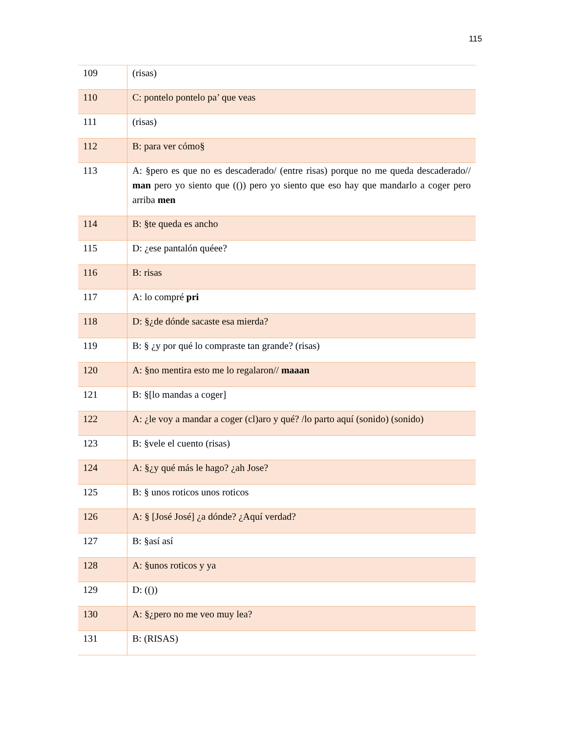115
| 109 | (risas) |
| 110 | C: pontelo pontelo pa’ que veas |
| 111 | (risas) |
| 112 | B: para ver cómo§ |
| 113 | A: §pero es que no es descaderado/ (entre risas) porque no me queda descaderado// man pero yo siento que (()) pero yo siento que eso hay que mandarlo a coger pero arriba men |
| 114 | B: §te queda es ancho |
| 115 | D: ¿ese pantalón quéee? |
| 116 | B: risas |
| 117 | A: lo compré pri |
| 118 | D: §¿de dónde sacaste esa mierda? |
| 119 | B: § ¿y por qué lo compraste tan grande? (risas) |
| 120 | A: §no mentira esto me lo regalaron// maaan |
| 121 | B: §[lo mandas a coger] |
| 122 | A: ¿le voy a mandar a coger (cl)aro y qué? /lo parto aquí (sonido) (sonido) |
| 123 | B: §vele el cuento (risas) |
| 124 | A: §¿y qué más le hago? ¿ah Jose? |
| 125 | B: § unos roticos unos roticos |
| 126 | A: § [José José] ¿a dónde? ¿Aquí verdad? |
| 127 | B: §así así |
| 128 | A: §unos roticos y ya |
| 129 | D: (()) |
| 130 | A: §¿pero no me veo muy lea? |
| 131 | B: (RISAS) |